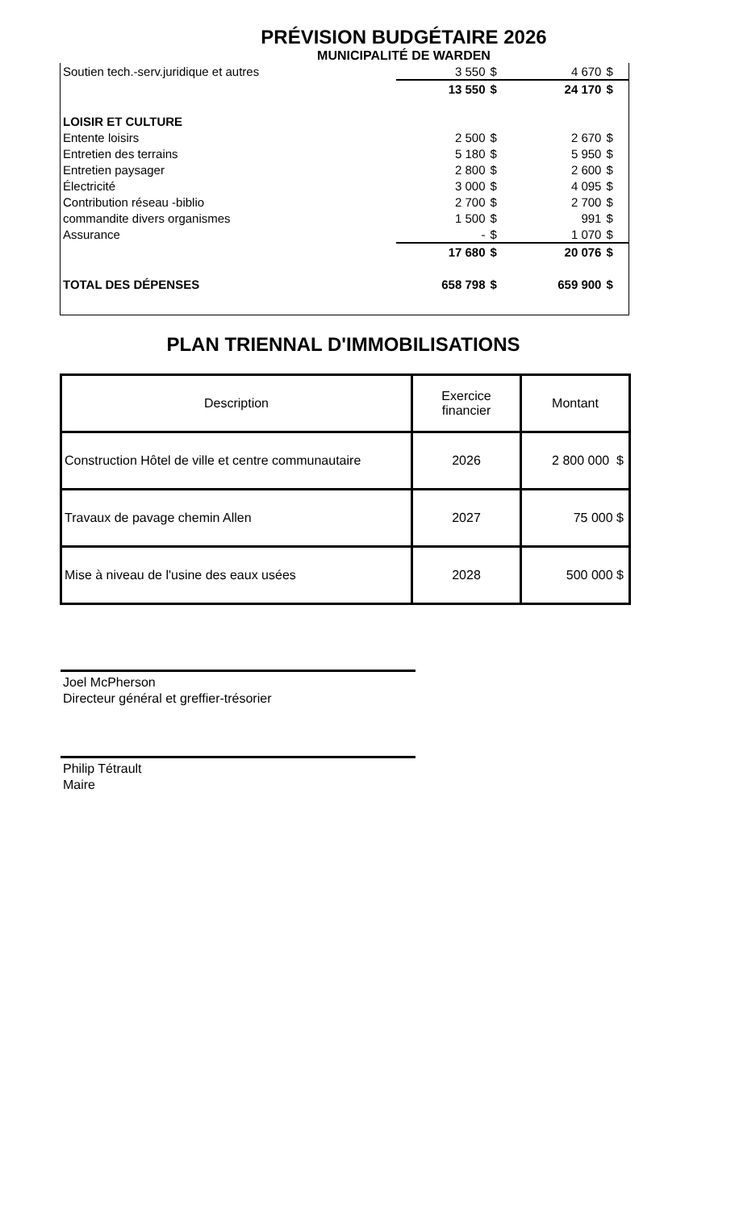PRÉVISION BUDGÉTAIRE 2026
MUNICIPALITÉ DE WARDEN
| Soutien tech.-serv.juridique et autres | 3 550 | $ | 4 670 | $ |
| | 13 550 | $ | 24 170 | $ |
| LOISIR ET CULTURE | | | | |
| Entente loisirs | 2 500 | $ | 2 670 | $ |
| Entretien des terrains | 5 180 | $ | 5 950 | $ |
| Entretien paysager | 2 800 | $ | 2 600 | $ |
| Électricité | 3 000 | $ | 4 095 | $ |
| Contribution réseau -biblio | 2 700 | $ | 2 700 | $ |
| commandite divers organismes | 1 500 | $ | 991 | $ |
| Assurance | - | $ | 1 070 | $ |
| | 17 680 | $ | 20 076 | $ |
| TOTAL DES DÉPENSES | 658 798 | $ | 659 900 | $ |
PLAN TRIENNAL D'IMMOBILISATIONS
| Description | Exercice financier | Montant |
| Construction Hôtel de ville et centre communautaire | 2026 | 2 800 000 $ |
| Travaux de pavage chemin Allen | 2027 | 75 000 $ |
| Mise à niveau de l'usine des eaux usées | 2028 | 500 000 $ |
Joel McPherson
Directeur général et greffier-trésorier
Philip Tétrault
Maire